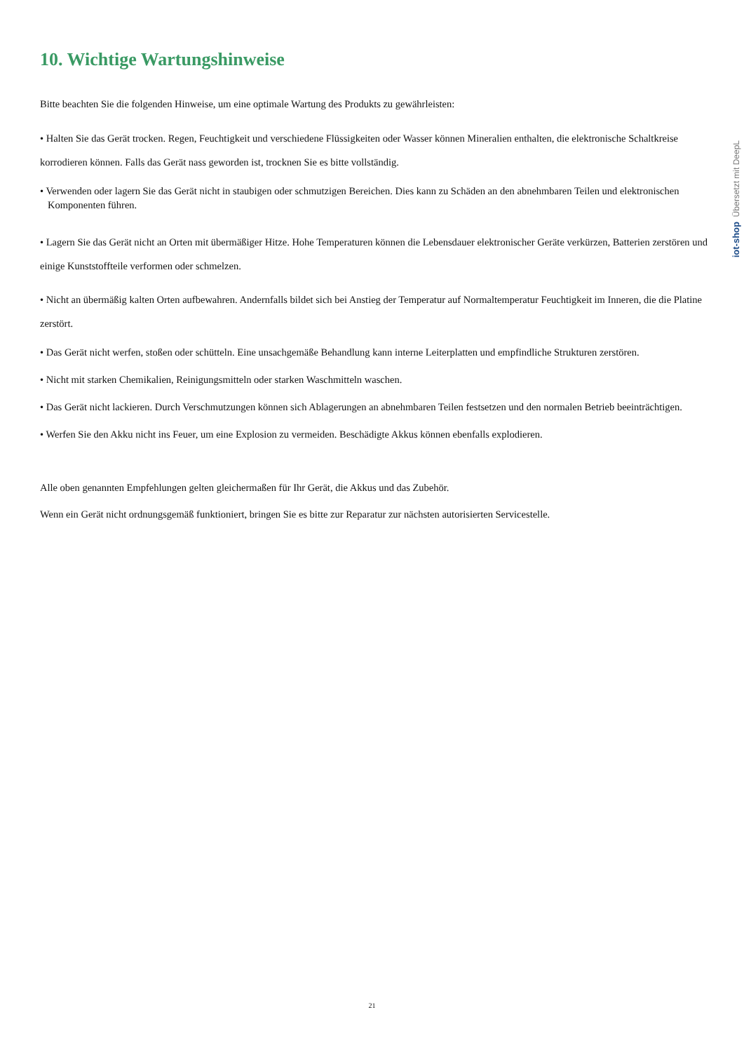iot-shop Übersetzt mit DeepL
10. Wichtige Wartungshinweise
Bitte beachten Sie die folgenden Hinweise, um eine optimale Wartung des Produkts zu gewährleisten:
• Halten Sie das Gerät trocken. Regen, Feuchtigkeit und verschiedene Flüssigkeiten oder Wasser können Mineralien enthalten, die elektronische Schaltkreise korrodieren können. Falls das Gerät nass geworden ist, trocknen Sie es bitte vollständig.
• Verwenden oder lagern Sie das Gerät nicht in staubigen oder schmutzigen Bereichen. Dies kann zu Schäden an den abnehmbaren Teilen und elektronischen Komponenten führen.
• Lagern Sie das Gerät nicht an Orten mit übermäßiger Hitze. Hohe Temperaturen können die Lebensdauer elektronischer Geräte verkürzen, Batterien zerstören und einige Kunststoffteile verformen oder schmelzen.
• Nicht an übermäßig kalten Orten aufbewahren. Andernfalls bildet sich bei Anstieg der Temperatur auf Normaltemperatur Feuchtigkeit im Inneren, die die Platine zerstört.
• Das Gerät nicht werfen, stoßen oder schütteln. Eine unsachgemäße Behandlung kann interne Leiterplatten und empfindliche Strukturen zerstören.
• Nicht mit starken Chemikalien, Reinigungsmitteln oder starken Waschmitteln waschen.
• Das Gerät nicht lackieren. Durch Verschmutzungen können sich Ablagerungen an abnehmbaren Teilen festsetzen und den normalen Betrieb beeinträchtigen.
• Werfen Sie den Akku nicht ins Feuer, um eine Explosion zu vermeiden. Beschädigte Akkus können ebenfalls explodieren.
Alle oben genannten Empfehlungen gelten gleichermaßen für Ihr Gerät, die Akkus und das Zubehör.
Wenn ein Gerät nicht ordnungsgemäß funktioniert, bringen Sie es bitte zur Reparatur zur nächsten autorisierten Servicestelle.
21